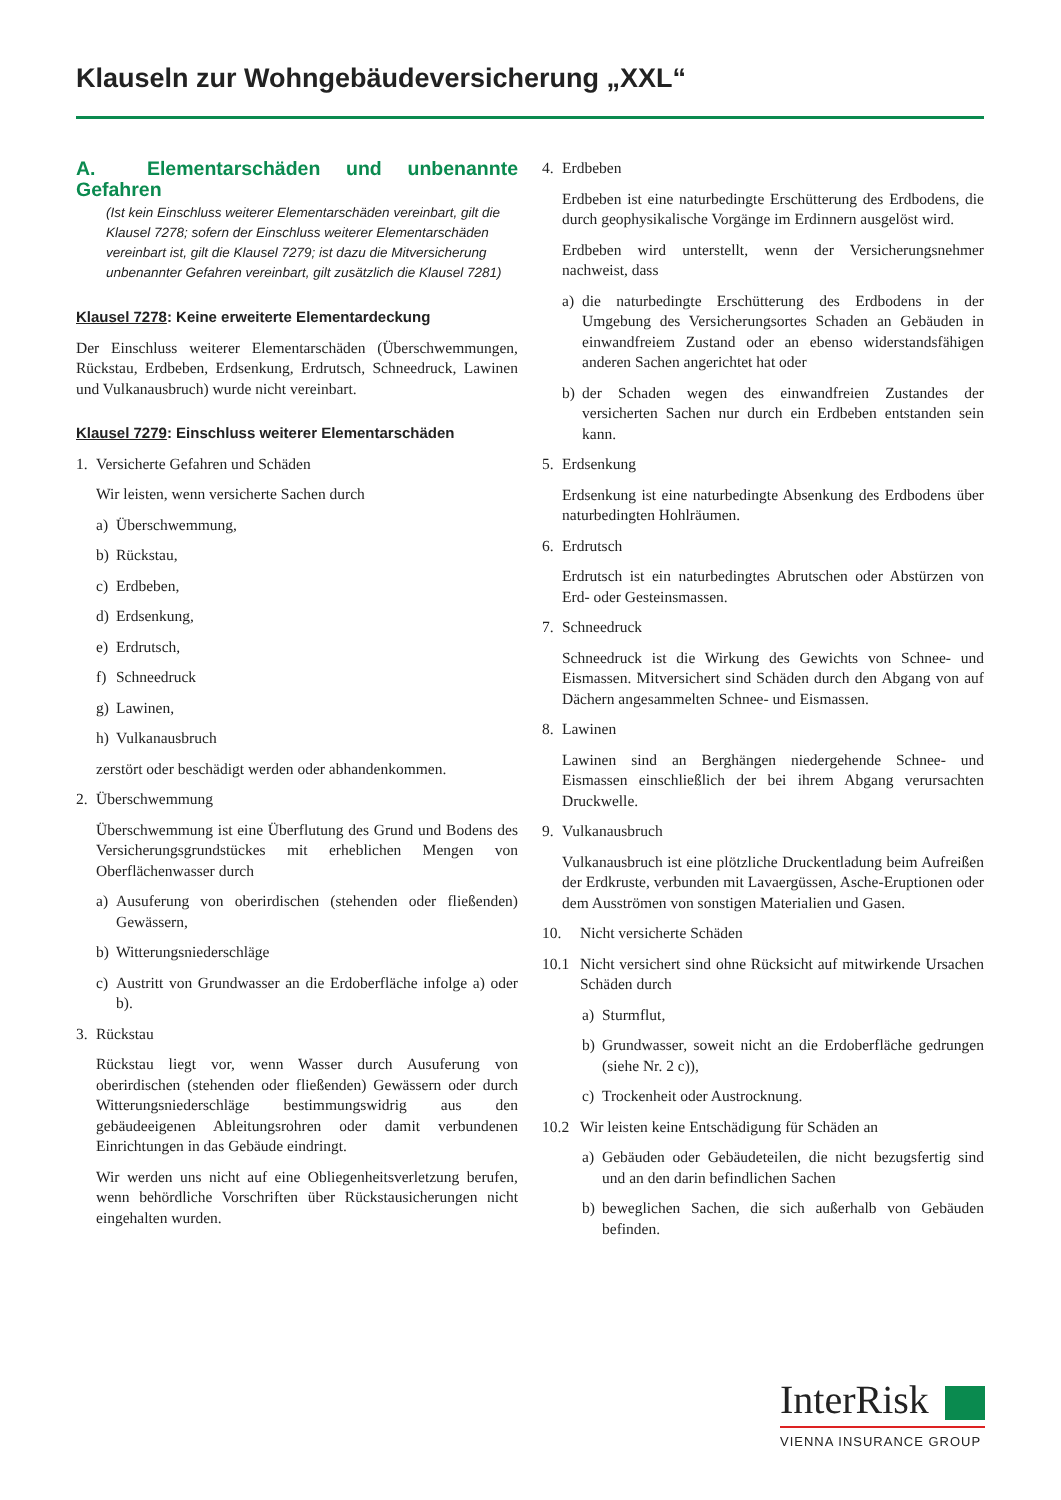Klauseln zur Wohngebäudeversicherung „XXL“
A. Elementarschäden und unbenannte Gefahren
(Ist kein Einschluss weiterer Elementarschäden vereinbart, gilt die Klausel 7278; sofern der Einschluss weiterer Elementarschäden vereinbart ist, gilt die Klausel 7279; ist dazu die Mitversicherung unbenannter Gefahren vereinbart, gilt zusätzlich die Klausel 7281)
Klausel 7278: Keine erweiterte Elementardeckung
Der Einschluss weiterer Elementarschäden (Überschwemmungen, Rückstau, Erdbeben, Erdsenkung, Erdrutsch, Schneedruck, Lawinen und Vulkanausbruch) wurde nicht vereinbart.
Klausel 7279: Einschluss weiterer Elementarschäden
1. Versicherte Gefahren und Schäden
Wir leisten, wenn versicherte Sachen durch
a) Überschwemmung,
b) Rückstau,
c) Erdbeben,
d) Erdsenkung,
e) Erdrutsch,
f) Schneedruck
g) Lawinen,
h) Vulkanausbruch
zerstört oder beschädigt werden oder abhandenkommen.
2. Überschwemmung
Überschwemmung ist eine Überflutung des Grund und Bodens des Versicherungsgrundstückes mit erheblichen Mengen von Oberflächenwasser durch
a) Ausuferung von oberirdischen (stehenden oder fließenden) Gewässern,
b) Witterungsniederschläge
c) Austritt von Grundwasser an die Erdoberfläche infolge a) oder b).
3. Rückstau
Rückstau liegt vor, wenn Wasser durch Ausuferung von oberirdischen (stehenden oder fließenden) Gewässern oder durch Witterungsniederschläge bestimmungswidrig aus den gebäudeeigenen Ableitungsrohren oder damit verbundenen Einrichtungen in das Gebäude eindringt.
Wir werden uns nicht auf eine Obliegenheitsverletzung berufen, wenn behördliche Vorschriften über Rückstausicherungen nicht eingehalten wurden.
4. Erdbeben
Erdbeben ist eine naturbedingte Erschütterung des Erdbodens, die durch geophysikalische Vorgänge im Erdinnern ausgelöst wird.
Erdbeben wird unterstellt, wenn der Versicherungsnehmer nachweist, dass
a) die naturbedingte Erschütterung des Erdbodens in der Umgebung des Versicherungsortes Schaden an Gebäuden in einwandfreiem Zustand oder an ebenso widerstandsfähigen anderen Sachen angerichtet hat oder
b) der Schaden wegen des einwandfreien Zustandes der versicherten Sachen nur durch ein Erdbeben entstanden sein kann.
5. Erdsenkung
Erdsenkung ist eine naturbedingte Absenkung des Erdbodens über naturbedingten Hohlräumen.
6. Erdrutsch
Erdrutsch ist ein naturbedingtes Abrutschen oder Abstürzen von Erd- oder Gesteinsmassen.
7. Schneedruck
Schneedruck ist die Wirkung des Gewichts von Schnee- und Eismassen. Mitversichert sind Schäden durch den Abgang von auf Dächern angesammelten Schnee- und Eismassen.
8. Lawinen
Lawinen sind an Berghängen niedergehende Schnee- und Eismassen einschließlich der bei ihrem Abgang verursachten Druckwelle.
9. Vulkanausbruch
Vulkanausbruch ist eine plötzliche Druckentladung beim Aufreißen der Erdkruste, verbunden mit Lavaergüssen, Asche-Eruptionen oder dem Ausströmen von sonstigen Materialien und Gasen.
10. Nicht versicherte Schäden
10.1 Nicht versichert sind ohne Rücksicht auf mitwirkende Ursachen Schäden durch
a) Sturmflut,
b) Grundwasser, soweit nicht an die Erdoberfläche gedrungen (siehe Nr. 2 c)),
c) Trockenheit oder Austrocknung.
10.2 Wir leisten keine Entschädigung für Schäden an
a) Gebäuden oder Gebäudeteilen, die nicht bezugsfertig sind und an den darin befindlichen Sachen
b) beweglichen Sachen, die sich außerhalb von Gebäuden befinden.
InterRisk
VIENNA INSURANCE GROUP